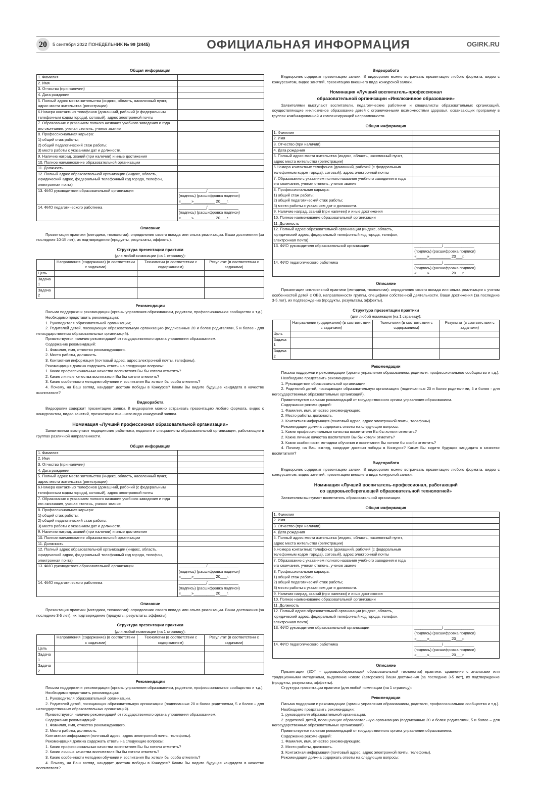20
5 сентября 2022 ПОНЕДЕЛЬНИК № 99 (2445)
ОФИЦИАЛЬНАЯ ИНФОРМАЦИЯ
OGIRK.RU
Общая информация
| 1. Фамилия | |
| 2. Имя | |
| 3. Отчество (при наличии) | |
| 4. Дата рождения | |
| 5. Полный адрес места жительства (индекс, область, населенный пункт, адрес места жительства (регистрации) | |
| 6.Номера контактных телефонов (домашний, рабочий (с федеральным телефонным кодом города), сотовый), адрес электронной почты | |
| 7. Образование с указанием полного названия учебного заведения и года его окончания, ученая степень, ученое звание | |
| 8. Профессиональная карьера: 1) общий стаж работы; 2) общий педагогический стаж работы; 3) место работы с указанием дат и должности. | |
| 9. Наличие наград, званий (при наличии) и иные достижения | |
| 10. Полное наименование образовательной организации | |
| 11. Должность | |
| 12. Полный адрес образовательной организации (индекс, область, юридический адрес, федеральный телефонный код города, телефон, электронная почта) | |
| 13. ФИО руководителя образовательной организации | _____________/ ______________ (подпись) (расшифровка подписи) «_____»__________ 20___г. |
| 14. ФИО педагогического работника | _____________/ ______________ (подпись) (расшифровка подписи) «_____»__________ 20___г. |
Описание
Презентация практики (методики, технологии): определение своего вклада или опыта реализации. Ваши достижения (за последние 10-15 лет), их подтверждение (продукты, результаты, эффекты).
Структура презентации практики
(для любой номинации (на 1 страницу):
| | Направления (содержание) (в соответствии с задачами) | Технологии (в соответствии с содержанием) | Результат (в соответствии с задачами) |
| --- | --- | --- | --- |
| Цель | | | |
| Задача 1 | | | |
| Задача 2 | | | |
Рекомендации
Письма поддержки и рекомендации (органы управления образованием, родители, профессиональное сообщество и т.д.).
Необходимо представить рекомендации:
1. Руководителя образовательной организации;
2. Родителей детей, посещающих образовательную организацию (подписанные 20 и более родителями, 5 и более - для негосударственных образовательных организаций).
Приветствуется наличие рекомендаций от государственного органа управления образованием.
Содержание рекомендаций:
1. Фамилия, имя, отчество рекомендующего.
2. Место работы, должность.
3. Контактная информация (почтовый адрес, адрес электронной почты, телефоны).
Рекомендация должна содержать ответы на следующие вопросы:
1. Какие профессиональные качества воспитателя Вы бы хотели отметить?
2. Какие личные качества воспитателя Вы бы хотели отметить?
3. Какие особенности методики обучения и воспитания Вы хотели бы особо отметить?
4. Почему, на Ваш взгляд, кандидат достоин победы в Конкурсе? Каким Вы видите будущее кандидата в качестве воспитателя?
Видеоработа
Видеоролик содержит презентацию заявки. В видеоролик можно встраивать презентацию любого формата, видео с конкурсантом, видео занятий, презентацию внешнего вида конкурсной заявки.
Номинация «Лучший профессионал образовательной организации»
Заявителями выступают медицинские работники, педагоги и специалисты образовательной организации, работающие в группах различной направленности.
Общая информация
| 1. Фамилия | |
| 2. Имя | |
| 3. Отчество (при наличии) | |
| 4. Дата рождения | |
| 5. Полный адрес места жительства (индекс, область, населенный пункт, адрес места жительства (регистрации) | |
| 6.Номера контактных телефонов (домашний, рабочий (с федеральным телефонным кодом города), сотовый), адрес электронной почты | |
| 7. Образование с указанием полного названия учебного заведения и года его окончания, ученая степень, ученое звание | |
| 8. Профессиональная карьера: 1) общий стаж работы; 2) общий педагогический стаж работы; 3) место работы с указанием дат и должности. | |
| 9. Наличие наград, званий (при наличии) и иные достижения | |
| 10. Полное наименование образовательной организации | |
| 11. Должность | |
| 12. Полный адрес образовательной организации (индекс, область, юридический адрес, федеральный телефонный код города, телефон, электронная почта) | |
| 13. ФИО руководителя образовательной организации | _____________/ ______________ (подпись) (расшифровка подписи) «_____»__________ 20___г. |
| 14. ФИО педагогического работника | _____________/ ______________ (подпись) (расшифровка подписи) «_____»__________ 20___г. |
Описание
Презентация практики (методики, технологии): определение своего вклада или опыта реализации. Ваши достижения (за последние 3-5 лет), их подтверждение (продукты, результаты, эффекты).
Структура презентации практики
(для любой номинации (на 1 страницу):
| | Направления (содержание) (в соответствии с задачами) | Технологии (в соответствии с содержанием) | Результат (в соответствии с задачами) |
| --- | --- | --- | --- |
| Цель | | | |
| Задача 1 | | | |
| Задача 2 | | | |
Рекомендации
Письма поддержки и рекомендации (органы управления образованием, родители, профессиональное сообщество и т.д.).
Необходимо представить рекомендации:
1. Руководителя образовательной организации.
2. Родителей детей, посещающих образовательную организацию (подписанные 20 и более родителями, 5 и более – для негосударственных образовательных организаций).
Приветствуется наличие рекомендаций от государственного органа управления образованием.
Содержание рекомендаций:
1. Фамилия, имя, отчество рекомендующего.
2. Место работы, должность.
Контактная информация (почтовый адрес, адрес электронной почты, телефоны).
Рекомендация должна содержать ответы на следующие вопросы:
1. Какие профессиональные качества воспитателя Вы бы хотели отметить?
2. Какие личные качества воспитателя Вы бы хотели отметить?
3. Какие особенности методики обучения и воспитания Вы хотели бы особо отметить?
4. Почему, на Ваш взгляд, кандидат достоин победы в Конкурсе? Каким Вы видите будущее кандидата в качестве воспитателя?
Видеоработа
Видеоролик содержит презентацию заявки. В видеоролик можно встраивать презентацию любого формата, видео с конкурсантом, видео занятий, презентацию внешнего вида конкурсной заявки.
Номинация «Лучший воспитатель-профессионал
образовательной организации «Инклюзивное образование»
Заявителями выступают воспитатели, педагогические работники и специалисты образовательных организаций, осуществляющие инклюзивное образование детей с ограниченными возможностями здоровья, осваивающих программу в группах комбинированной и компенсирующей направленности.
Общая информация
| 1. Фамилия | |
| 2. Имя | |
| 3. Отчество (при наличии) | |
| 4. Дата рождения | |
| 5. Полный адрес места жительства (индекс, область, населенный пункт, адрес места жительства (регистрации) | |
| 6.Номера контактных телефонов (домашний, рабочий (с федеральным телефонным кодом города), сотовый), адрес электронной почты | |
| 7. Образование с указанием полного названия учебного заведения и года его окончания, ученая степень, ученое звание | |
| 8. Профессиональная карьера: 1) общий стаж работы; 2) общий педагогический стаж работы; 3) место работы с указанием дат и должности. | |
| 9. Наличие наград, званий (при наличии) и иные достижения | |
| 10. Полное наименование образовательной организации | |
| 11. Должность | |
| 12. Полный адрес образовательной организации (индекс, область, юридический адрес, федеральный телефонный код города, телефон, электронная почта) | |
| 13. ФИО руководителя образовательной организации | _____________/ ______________ (подпись) (расшифровка подписи) «_____»__________ 20___г. |
| 14. ФИО педагогического работника | _____________/ ______________ (подпись) (расшифровка подписи) «_____»__________ 20___г. |
Описание
Презентация инклюзивной практики (методики, технологии): определение своего вклада или опыта реализации с учетом особенностей детей с ОВЗ, направленности группы, специфики собственной деятельности. Ваши достижения (за последние 3-5 лет), их подтверждение (продукты, результаты, эффекты).
Структура презентации практики
(для любой номинации (на 1 страницу):
| | Направления (содержание) (в соответствии с задачами) | Технологии (в соответствии с содержанием) | Результат (в соответствии с задачами) |
| --- | --- | --- | --- |
| Цель | | | |
| Задача 1 | | | |
| Задача 2 | | | |
Рекомендации
Письма поддержки и рекомендации (органы управления образованием, родители, профессиональное сообщество и т.д.).
Необходимо представить рекомендации:
1. Руководителя образовательной организации;
2. Родителей детей, посещающих образовательную организацию (подписанные 20 и более родителями, 5 и более - для негосударственных образовательных организаций).
Приветствуется наличие рекомендаций от государственного органа управления образованием.
Содержание рекомендаций:
1. Фамилия, имя, отчество рекомендующего.
2. Место работы, должность.
3. Контактная информация (почтовый адрес, адрес электронной почты, телефоны).
Рекомендация должна содержать ответы на следующие вопросы:
1. Какие профессиональные качества воспитателя Вы бы хотели отметить?
2. Какие личные качества воспитателя Вы бы хотели отметить?
3. Какие особенности методики обучения и воспитания Вы хотели бы особо отметить?
4. Почему, на Ваш взгляд, кандидат достоин победы в Конкурсе? Каким Вы видите будущее кандидата в качестве воспитателя?
Видеоработа
Видеоролик содержит презентацию заявки. В видеоролик можно встраивать презентацию любого формата, видео с конкурсантом, видео занятий, презентацию внешнего вида конкурсной заявки.
Номинация «Лучший воспитатель-профессионал, работающий
со здоровьесберегающей образовательной технологией»
Заявителем выступает воспитатель образовательной организации.
Общая информация
| 1. Фамилия | |
| 2. Имя | |
| 3. Отчество (при наличии) | |
| 4. Дата рождения | |
| 5. Полный адрес места жительства (индекс, область, населенный пункт, адрес места жительства (регистрации) | |
| 6.Номера контактных телефонов (домашний, рабочий (с федеральным телефонным кодом города), сотовый), адрес электронной почты | |
| 7. Образование с указанием полного названия учебного заведения и года его окончания, ученая степень, ученое звание | |
| 8. Профессиональная карьера: 1) общий стаж работы; 2) общий педагогический стаж работы; 3) место работы с указанием дат и должности. | |
| 9. Наличие наград, званий (при наличии) и иные достижения | |
| 10. Полное наименование образовательной организации | |
| 11. Должность | |
| 12. Полный адрес образовательной организации (индекс, область, юридический адрес, федеральный телефонный код города, телефон, электронная почта) | |
| 13. ФИО руководителя образовательной организации | _____________/ ______________ (подпись) (расшифровка подписи) «_____»__________ 20___г. |
| 14. ФИО педагогического работника | _____________/ ______________ (подпись) (расшифровка подписи) «_____»__________ 20___г. |
Описание
Презентация (ЗОТ – здоровьесберегающей образовательной технологии) практики: сравнение с аналогами или традиционными методиками, выделение нового (авторского) Ваши достижения (за последние 3-5 лет), их подтверждение (продукты, результаты, эффекты).
Структура презентации практики (для любой номинации (на 1 страницу):
Рекомендации
Письма поддержки и рекомендации (органы управления образованием, родители, профессиональное сообщество и т.д.).
Необходимо представить рекомендации:
1. руководителя образовательной организации.
2. родителей детей, посещающих образовательную организацию (подписанные 20 и более родителями, 5 и более – для негосударственных образовательных организаций).
Приветствуется наличие рекомендаций от государственного органа управления образованием.
Содержание рекомендаций:
1. Фамилия, имя, отчество рекомендующего.
2. Место работы, должность.
3. Контактная информация (почтовый адрес, адрес электронной почты, телефоны).
Рекомендация должна содержать ответы на следующие вопросы: